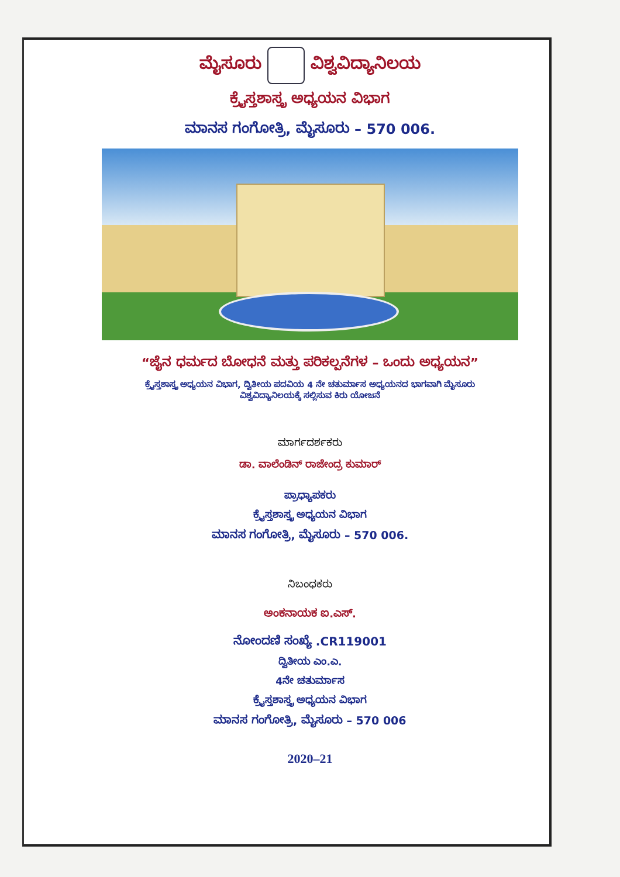ಮೈಸೂರು ವಿಶ್ವವಿದ್ಯಾನಿಲಯ
ಕ್ರೈಸ್ತಶಾಸ್ತ್ರ ಅಧ್ಯಯನ ವಿಭಾಗ
ಮಾನಸ ಗಂಗೋತ್ರಿ, ಮೈಸೂರು – 570 006.
“ಜೈನ ಧರ್ಮದ ಬೋಧನೆ ಮತ್ತು ಪರಿಕಲ್ಪನೆಗಳ – ಒಂದು ಅಧ್ಯಯನ”
ಕ್ರೈಸ್ತಶಾಸ್ತ್ರ ಅಧ್ಯಯನ ವಿಭಾಗ, ದ್ವಿತೀಯ ಪದವಿಯ 4 ನೇ ಚತುರ್ಮಾಸ ಅಧ್ಯಯನದ ಭಾಗವಾಗಿ ಮೈಸೂರು
ವಿಶ್ವವಿದ್ಯಾನಿಲಯಕ್ಕೆ ಸಲ್ಲಿಸುವ ಕಿರು ಯೋಜನೆ
ಮಾರ್ಗದರ್ಶಕರು
ಡಾ. ವಾಲೆಂಡಿನ್ ರಾಜೇಂದ್ರ ಕುಮಾರ್
ಪ್ರಾಧ್ಯಾಪಕರು
ಕ್ರೈಸ್ತಶಾಸ್ತ್ರ ಅಧ್ಯಯನ ವಿಭಾಗ
ಮಾನಸ ಗಂಗೋತ್ರಿ, ಮೈಸೂರು – 570 006.
ನಿಬಂಧಕರು
ಅಂಕನಾಯಕ ಐ.ಎಸ್.
ನೋಂದಣಿ ಸಂಖ್ಯೆ .CR119001
ದ್ವಿತೀಯ ಎಂ.ಎ.
4ನೇ ಚತುರ್ಮಾಸ
ಕ್ರೈಸ್ತಶಾಸ್ತ್ರ ಅಧ್ಯಯನ ವಿಭಾಗ
ಮಾನಸ ಗಂಗೋತ್ರಿ, ಮೈಸೂರು – 570 006
2020–21